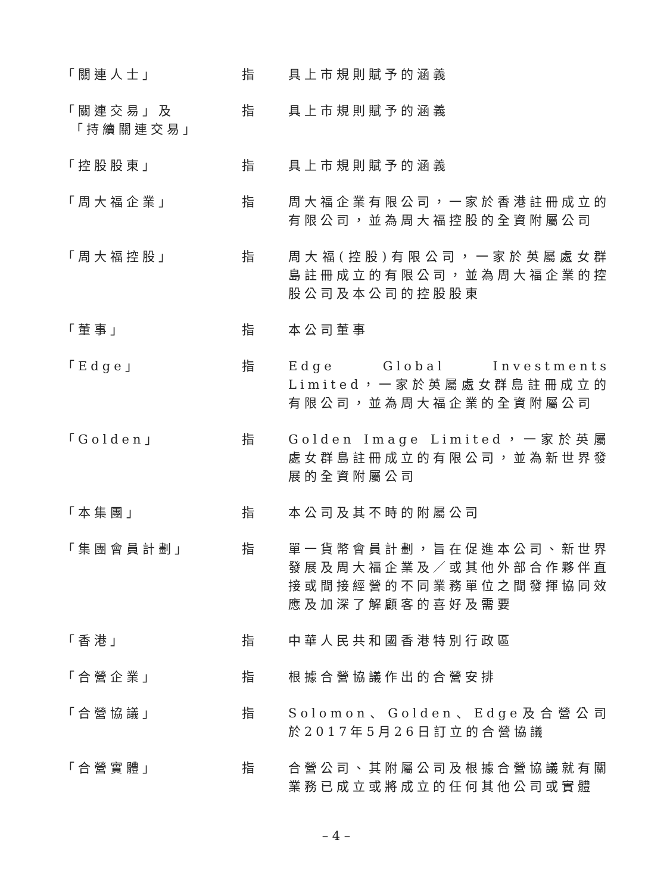「關連人士」 指 具上市規則賦予的涵義
「關連交易」及
「持續關連交易」
指 具上市規則賦予的涵義
「控股股東」 指 具上市規則賦予的涵義
「周大福企業」 指 周大福企業有限公司，一家於香港註冊成立的有限公司，並為周大福控股的全資附屬公司
「周大福控股」 指 周大福(控股)有限公司，一家於英屬處女群島註冊成立的有限公司，並為周大福企業的控股公司及本公司的控股股東
「董事」 指 本公司董事
「Edge」 指 Edge Global Investments Limited，一家於英屬處女群島註冊成立的有限公司，並為周大福企業的全資附屬公司
「Golden」 指 Golden Image Limited，一家於英屬處女群島註冊成立的有限公司，並為新世界發展的全資附屬公司
「本集團」 指 本公司及其不時的附屬公司
「集團會員計劃」 指 單一貨幣會員計劃，旨在促進本公司、新世界發展及周大福企業及／或其他外部合作夥伴直接或間接經營的不同業務單位之間發揮協同效應及加深了解顧客的喜好及需要
「香港」 指 中華人民共和國香港特別行政區
「合營企業」 指 根據合營協議作出的合營安排
「合營協議」 指 Solomon、Golden、Edge及合營公司於2017年5月26日訂立的合營協議
「合營實體」 指 合營公司、其附屬公司及根據合營協議就有關業務已成立或將成立的任何其他公司或實體
– 4 –